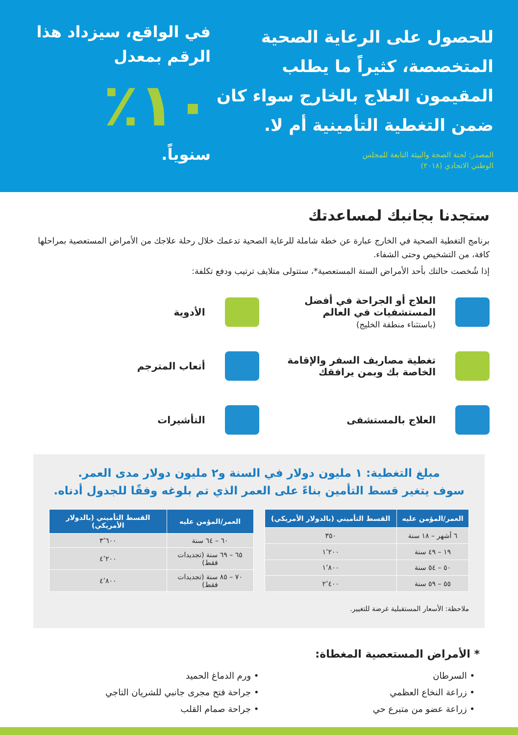للحصول على الرعاية الصحية المتخصصة، كثيراً ما يطلب المقيمون العلاج بالخارج سواء كان ضمن التغطية التأمينية أم لا.
المصدر: لجنة الصحة والبيئة التابعة للمجلس
الوطني الاتحادي (٢٠١٨)
في الواقع، سيزداد هذا الرقم بمعدل
١٠٪
سنوياً.
ستجدنا بجانبك لمساعدتك
برنامج التغطية الصحية في الخارج عبارة عن خطة شاملة للرعاية الصحية تدعمك خلال رحلة علاجك من الأمراض المستعصية بمراحلها كافة، من التشخيص وحتى الشفاء.
إذا شُخصت حالتك بأحد الأمراض الستة المستعصية*، ستتولى متلايف ترتيب ودفع تكلفة:
العلاج أو الجراحة في أفضل المستشفيات في العالم
(باستثناء منطقة الخليج)
الأدوية
تغطية مصاريف السفر والإقامة الخاصة بك وبمن يرافقك
أتعاب المترجم
العلاج بالمستشفى
التأشيرات
مبلغ التغطية: ١ مليون دولار في السنة و٢ مليون دولار مدى العمر.
سوف يتغير قسط التأمين بناءً على العمر الذي تم بلوغه وفقًا للجدول أدناه.
| العمر/المؤمن عليه | القسط التأميني (بالدولار الأمريكي) |
| --- | --- |
| ٦ أشهر – ١٨ سنة | ٣٥٠ |
| ١٩ – ٤٩ سنة | ١٬٢٠٠ |
| ٥٠ – ٥٤ سنة | ١٬٨٠٠ |
| ٥٥ – ٥٩ سنة | ٢٬٤٠٠ |
| العمر/المؤمن عليه | القسط التأميني (بالدولار الأمريكي) |
| --- | --- |
| ٦٠ – ٦٤ سنة | ٣٬٦٠٠ |
| ٦٥ – ٦٩ سنة (تجديدات فقط) | ٤٬٢٠٠ |
| ٧٠ – ٨٥ سنة (تجديدات فقط) | ٤٬٨٠٠ |
ملاحظة: الأسعار المستقبلية غرضة للتغيير.
* الأمراض المستعصية المغطاة:
• السرطان
• زراعة النخاع العظمي
• زراعة عضو من متبرع حي
• ورم الدماغ الحميد
• جراحة فتح مجرى جانبي للشريان التاجي
• جراحة صمام القلب